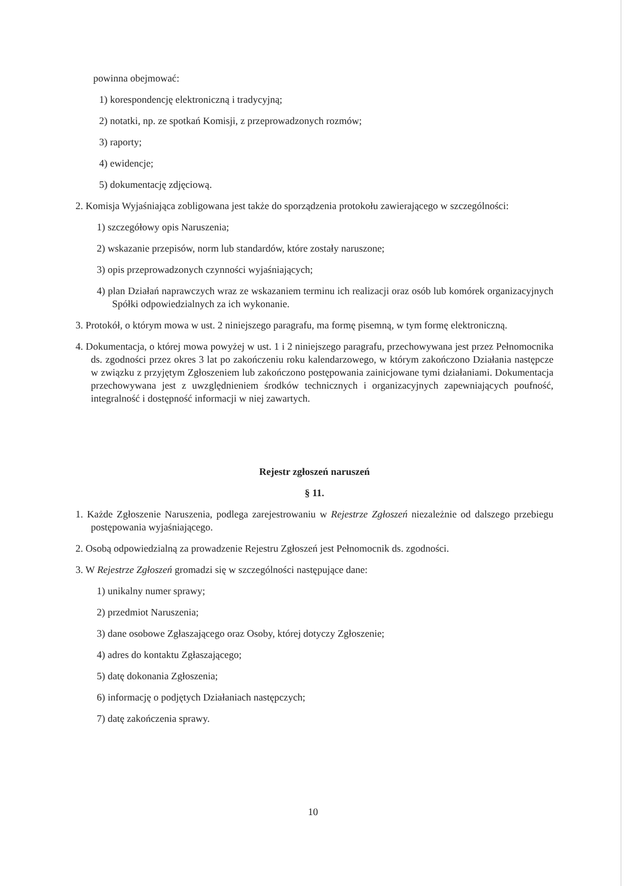powinna obejmować:
1) korespondencję elektroniczną i tradycyjną;
2) notatki, np. ze spotkań Komisji, z przeprowadzonych rozmów;
3) raporty;
4) ewidencje;
5) dokumentację zdjęciową.
2. Komisja Wyjaśniająca zobligowana jest także do sporządzenia protokołu zawierającego w szczególności:
1) szczegółowy opis Naruszenia;
2) wskazanie przepisów, norm lub standardów, które zostały naruszone;
3) opis przeprowadzonych czynności wyjaśniających;
4) plan Działań naprawczych wraz ze wskazaniem terminu ich realizacji oraz osób lub komórek organizacyjnych Spółki odpowiedzialnych za ich wykonanie.
3. Protokół, o którym mowa w ust. 2 niniejszego paragrafu, ma formę pisemną, w tym formę elektroniczną.
4. Dokumentacja, o której mowa powyżej w ust. 1 i 2 niniejszego paragrafu, przechowywana jest przez Pełnomocnika ds. zgodności przez okres 3 lat po zakończeniu roku kalendarzowego, w którym zakończono Działania następcze w związku z przyjętym Zgłoszeniem lub zakończono postępowania zainicjowane tymi działaniami. Dokumentacja przechowywana jest z uwzględnieniem środków technicznych i organizacyjnych zapewniających poufność, integralność i dostępność informacji w niej zawartych.
Rejestr zgłoszeń naruszeń
§ 11.
1. Każde Zgłoszenie Naruszenia, podlega zarejestrowaniu w Rejestrze Zgłoszeń niezależnie od dalszego przebiegu postępowania wyjaśniającego.
2. Osobą odpowiedzialną za prowadzenie Rejestru Zgłoszeń jest Pełnomocnik ds. zgodności.
3. W Rejestrze Zgłoszeń gromadzi się w szczególności następujące dane:
1) unikalny numer sprawy;
2) przedmiot Naruszenia;
3) dane osobowe Zgłaszającego oraz Osoby, której dotyczy Zgłoszenie;
4) adres do kontaktu Zgłaszającego;
5) datę dokonania Zgłoszenia;
6) informację o podjętych Działaniach następczych;
7) datę zakończenia sprawy.
10